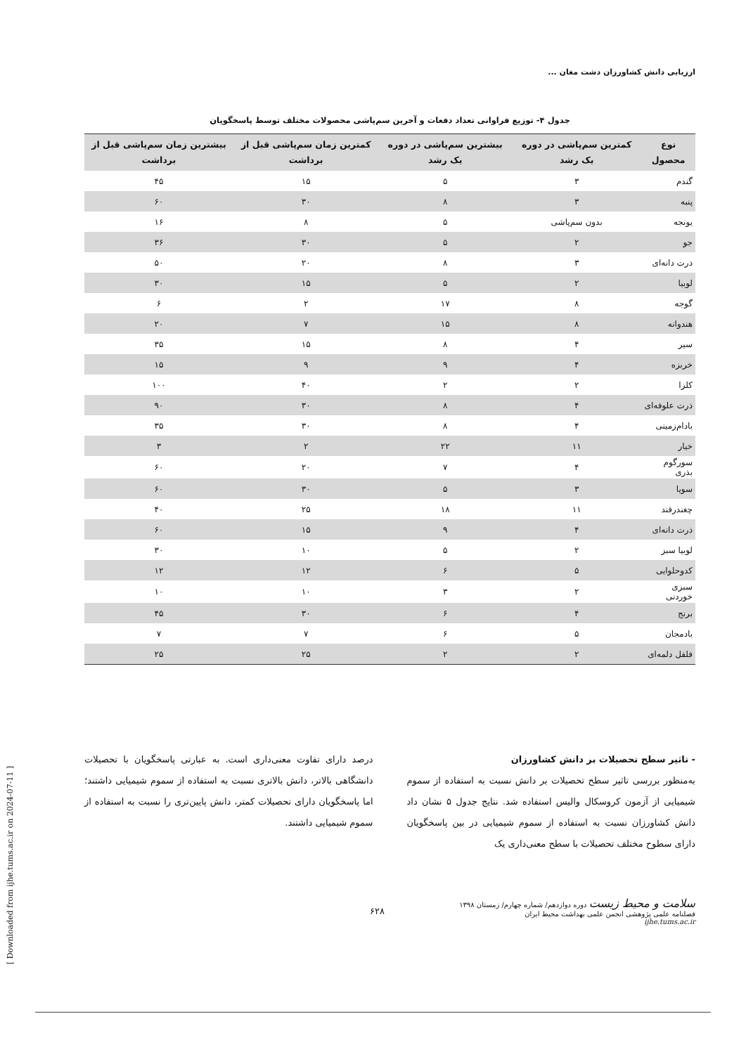ارزیابی دانش کشاورزان دشت مغان ...
جدول ۴- توزیع فراوانی تعداد دفعات و آخرین سم‌پاشی محصولات مختلف توسط پاسخگویان
| نوع محصول | کمترین سم‌پاشی در دوره یک رشد | بیشترین سم‌پاشی در دوره یک رشد | کمترین زمان سم‌پاشی قبل از برداشت | بیشترین زمان سم‌پاشی قبل از برداشت |
| --- | --- | --- | --- | --- |
| گندم | ۳ | ۵ | ۱۵ | ۴۵ |
| پنبه | ۳ | ۸ | ۳۰ | ۶۰ |
| یونجه | بدون سم‌پاشی | ۵ | ۸ | ۱۶ |
| جو | ۲ | ۵ | ۳۰ | ۳۶ |
| ذرت دانه‌ای | ۳ | ۸ | ۲۰ | ۵۰ |
| لوبیا | ۲ | ۵ | ۱۵ | ۳۰ |
| گوجه | ۸ | ۱۷ | ۲ | ۶ |
| هندوانه | ۸ | ۱۵ | ۷ | ۲۰ |
| سیر | ۴ | ۸ | ۱۵ | ۳۵ |
| خربزه | ۴ | ۹ | ۹ | ۱۵ |
| کلزا | ۲ | ۲ | ۴۰ | ۱۰۰ |
| ذرت علوفه‌ای | ۴ | ۸ | ۳۰ | ۹۰ |
| بادام‌زمینی | ۴ | ۸ | ۳۰ | ۳۵ |
| خیار | ۱۱ | ۲۲ | ۲ | ۳ |
| سورگوم بذری | ۴ | ۷ | ۲۰ | ۶۰ |
| سویا | ۳ | ۵ | ۳۰ | ۶۰ |
| چغندرقند | ۱۱ | ۱۸ | ۲۵ | ۴۰ |
| ذرت دانه‌ای | ۴ | ۹ | ۱۵ | ۶۰ |
| لوبیا سبز | ۲ | ۵ | ۱۰ | ۳۰ |
| کدوحلوایی | ۵ | ۶ | ۱۲ | ۱۲ |
| سبزی خوردنی | ۲ | ۳ | ۱۰ | ۱۰ |
| برنج | ۴ | ۶ | ۳۰ | ۴۵ |
| بادمجان | ۵ | ۶ | ۷ | ۷ |
| فلفل دلمه‌ای | ۲ | ۲ | ۲۵ | ۲۵ |
- تاثیر سطح تحصیلات بر دانش کشاورزان
به‌منظور بررسی تاثیر سطح تحصیلات بر دانش نسبت به استفاده از سموم شیمیایی از آزمون کروسکال والیس استفاده شد. نتایج جدول ۵ نشان داد دانش کشاورزان نسبت به استفاده از سموم شیمیایی در بین پاسخگویان دارای سطوح مختلف تحصیلات با سطح معنی‌داری یک
درصد دارای تفاوت معنی‌داری است. به عبارتی پاسخگویان با تحصیلات دانشگاهی بالاتر، دانش بالاتری نسبت به استفاده از سموم شیمیایی داشتند؛ اما پاسخگویان دارای تحصیلات کمتر، دانش پایین‌تری را نسبت به استفاده از سموم شیمیایی داشتند.
سلامت و محیط زیست دوره دوازدهم/ شماره چهارم/ زمستان ۱۳۹۸
فصلنامه علمی پژوهشی انجمن علمی بهداشت محیط ایران
ijhe.tums.ac.ir
۶۲۸
[ Downloaded from ijhe.tums.ac.ir on 2024-07-11 ]